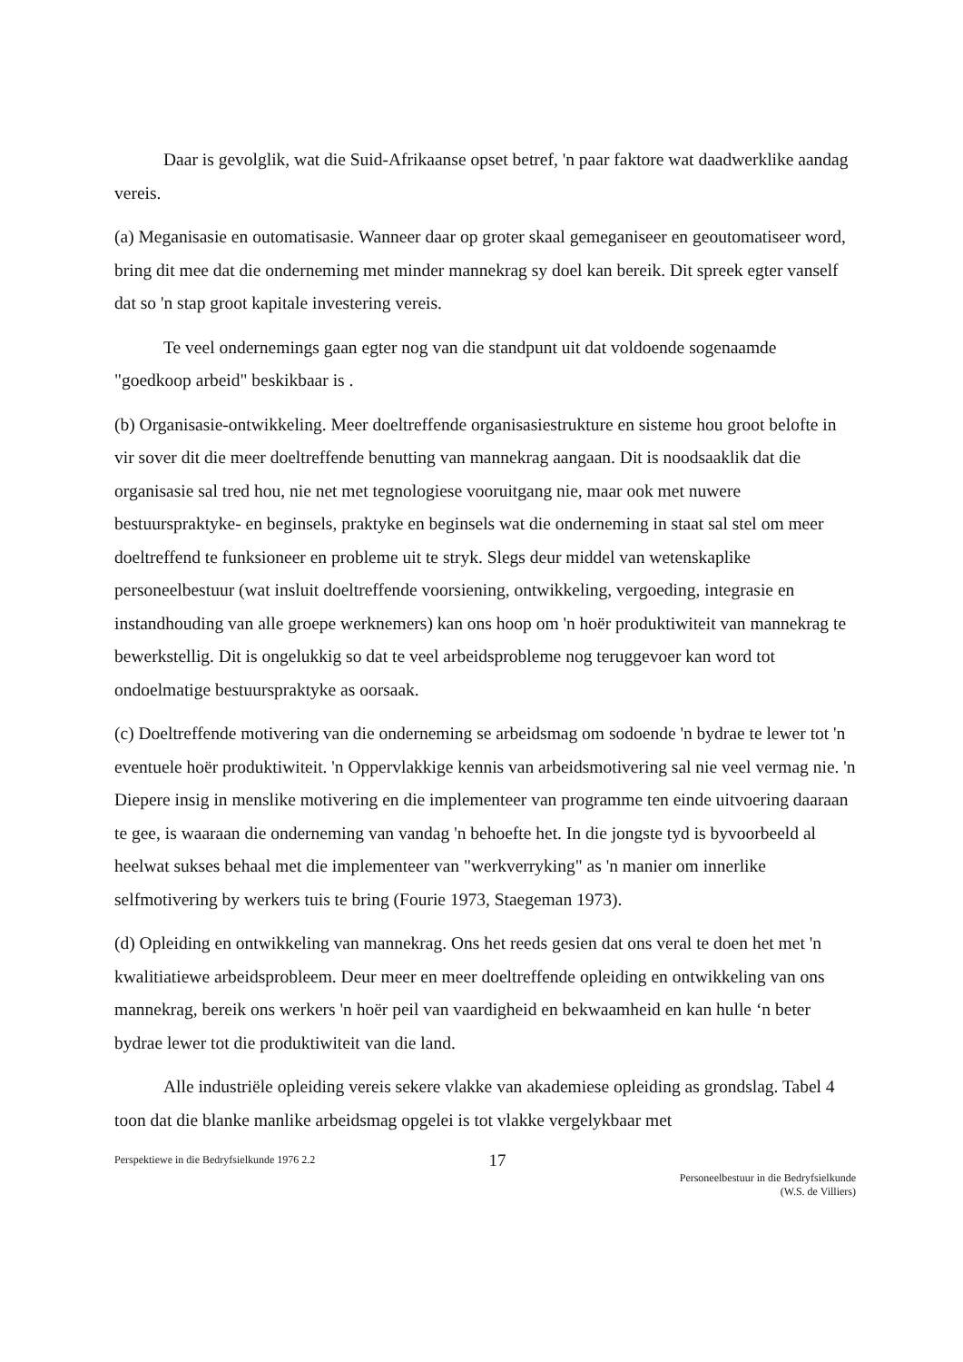Daar is gevolglik, wat die Suid-Afrikaanse opset betref, 'n paar faktore wat daadwerklike aandag vereis.
(a) Meganisasie en outomatisasie. Wanneer daar op groter skaal gemeganiseer en geoutomatiseer word, bring dit mee dat die onderneming met minder mannekrag sy doel kan bereik. Dit spreek egter vanself dat so 'n stap groot kapitale investering vereis.
Te veel ondernemings gaan egter nog van die standpunt uit dat voldoende sogenaamde "goedkoop arbeid" beskikbaar is .
(b) Organisasie-ontwikkeling. Meer doeltreffende organisasiestrukture en sisteme hou groot belofte in vir sover dit die meer doeltreffende benutting van mannekrag aangaan. Dit is noodsaaklik dat die organisasie sal tred hou, nie net met tegnologiese vooruitgang nie, maar ook met nuwere bestuurspraktyke- en beginsels, praktyke en beginsels wat die onderneming in staat sal stel om meer doeltreffend te funksioneer en probleme uit te stryk. Slegs deur middel van wetenskaplike personeelbestuur (wat insluit doeltreffende voorsiening, ontwikkeling, vergoeding, integrasie en instandhouding van alle groepe werknemers) kan ons hoop om 'n hoër produktiwiteit van mannekrag te bewerkstellig. Dit is ongelukkig so dat te veel arbeidsprobleme nog teruggevoer kan word tot ondoelmatige bestuurspraktyke as oorsaak.
(c) Doeltreffende motivering van die onderneming se arbeidsmag om sodoende 'n bydrae te lewer tot 'n eventuele hoër produktiwiteit. 'n Oppervlakkige kennis van arbeidsmotivering sal nie veel vermag nie. 'n Diepere insig in menslike motivering en die implementeer van programme ten einde uitvoering daaraan te gee, is waaraan die onderneming van vandag 'n behoefte het. In die jongste tyd is byvoorbeeld al heelwat sukses behaal met die implementeer van "werkverryking" as 'n manier om innerlike selfmotivering by werkers tuis te bring (Fourie 1973, Staegeman 1973).
(d) Opleiding en ontwikkeling van mannekrag. Ons het reeds gesien dat ons veral te doen het met 'n kwalitiatiewe arbeidsprobleem. Deur meer en meer doeltreffende opleiding en ontwikkeling van ons mannekrag, bereik ons werkers 'n hoër peil van vaardigheid en bekwaamheid en kan hulle ‘n beter bydrae lewer tot die produktiwiteit van die land.
Alle industriële opleiding vereis sekere vlakke van akademiese opleiding as grondslag. Tabel 4 toon dat die blanke manlike arbeidsmag opgelei is tot vlakke vergelykbaar met
Perspektiewe in die Bedryfsielkunde 1976 2.2
17
Personeelbestuur in die Bedryfsielkunde
(W.S. de Villiers)